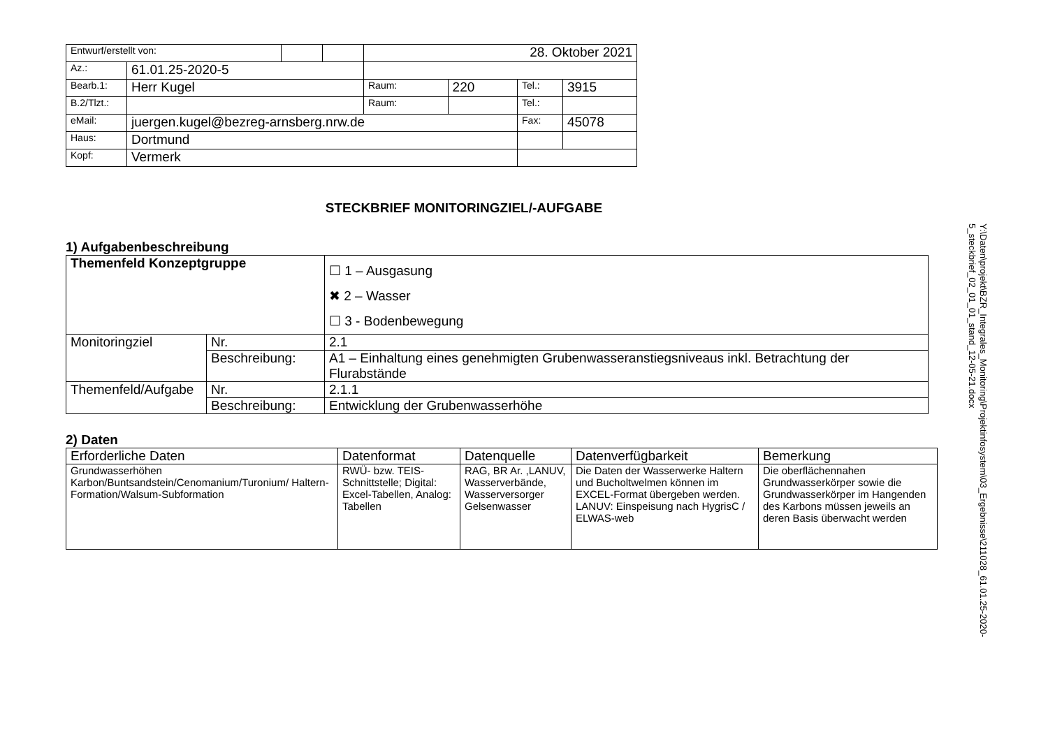| Entwurf/erstellt von: | | | | 28. Oktober 2021 | | | |
| Az.: | 61.01.25-2020-5 | | | | | | |
| Bearb.1: | Herr Kugel | | | Raum: | 220 | Tel.: | 3915 |
| B.2/Tlzt.: | | | | Raum: | | Tel.: | |
| eMail: | juergen.kugel@bezreg-arnsberg.nrw.de | | | | | Fax: | 45078 |
| Haus: | Dortmund | | | | | | |
| Kopf: | Vermerk | | | | | | |
STECKBRIEF MONITORINGZIEL/-AUFGABE
1) Aufgabenbeschreibung
| Themenfeld Konzeptgruppe | | ☐ 1 – Ausgasung ✖ 2 – Wasser ☐ 3 - Bodenbewegung |
| Monitoringziel | Nr. | 2.1 |
| | Beschreibung: | A1 – Einhaltung eines genehmigten Grubenwasseranstiegsniveaus inkl. Betrachtung der Flurabstände |
| Themenfeld/Aufgabe | Nr. | 2.1.1 |
| | Beschreibung: | Entwicklung der Grubenwasserhöhe |
2) Daten
| Erforderliche Daten | Datenformat | Datenquelle | Datenverfügbarkeit | Bemerkung |
| --- | --- | --- | --- | --- |
| Grundwasserhöhen Karbon/Buntsandstein/Cenomanium/Turonium/ Haltern-Formation/Walsum-Subformation | RWÜ- bzw. TEIS-Schnittstelle; Digital: Excel-Tabellen, Analog: Tabellen | RAG, BR Ar. ,LANUV, Wasserverbände, Wasserversorger Gelsenwasser | Die Daten der Wasserwerke Haltern und Bucholtwelmen können im EXCEL-Format übergeben werden. LANUV: Einspeisung nach HygrisC / ELWAS-web | Die oberflächennahen Grundwasserkörper sowie die Grundwasserkörper im Hangenden des Karbons müssen jeweils an deren Basis überwacht werden |
Y:\Daten\projekt\BZR_Integrales_Monitoring\Projektinfosystem\03_Ergebnisse\211028_61.01.25-2020-5_steckbrief_02_01_01_stand_12-05-21.docx